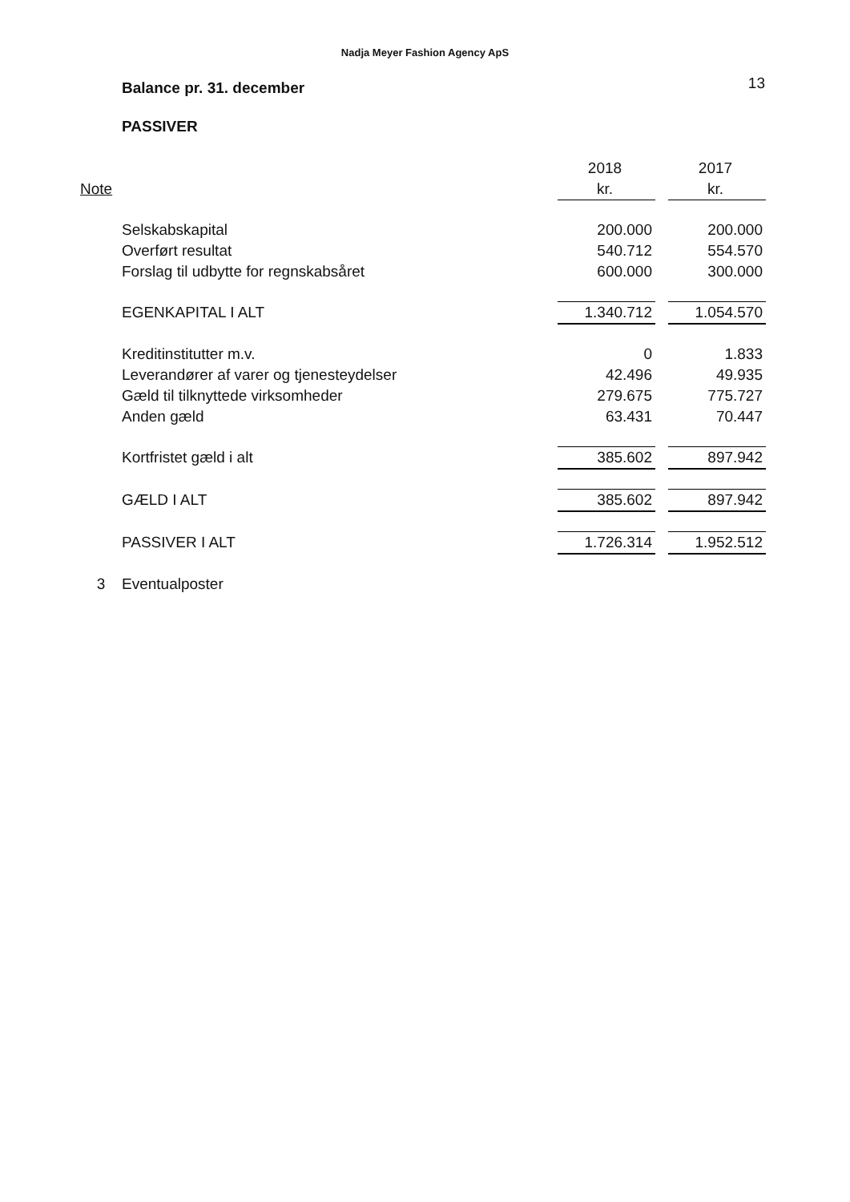Nadja Meyer Fashion Agency ApS
Balance pr. 31. december 13
PASSIVER
| | | 2018 | | 2017 |
| --- | --- | --- | --- | --- |
| Note | | kr. | | kr. |
| | Selskabskapital | 200.000 | | 200.000 |
| | Overført resultat | 540.712 | | 554.570 |
| | Forslag til udbytte for regnskabsåret | 600.000 | | 300.000 |
| | EGENKAPITAL I ALT | 1.340.712 | | 1.054.570 |
| | Kreditinstitutter m.v. | 0 | | 1.833 |
| | Leverandører af varer og tjenesteydelser | 42.496 | | 49.935 |
| | Gæld til tilknyttede virksomheder | 279.675 | | 775.727 |
| | Anden gæld | 63.431 | | 70.447 |
| | Kortfristet gæld i alt | 385.602 | | 897.942 |
| | GÆLD I ALT | 385.602 | | 897.942 |
| | PASSIVER I ALT | 1.726.314 | | 1.952.512 |
| 3 | Eventualposter | | | |